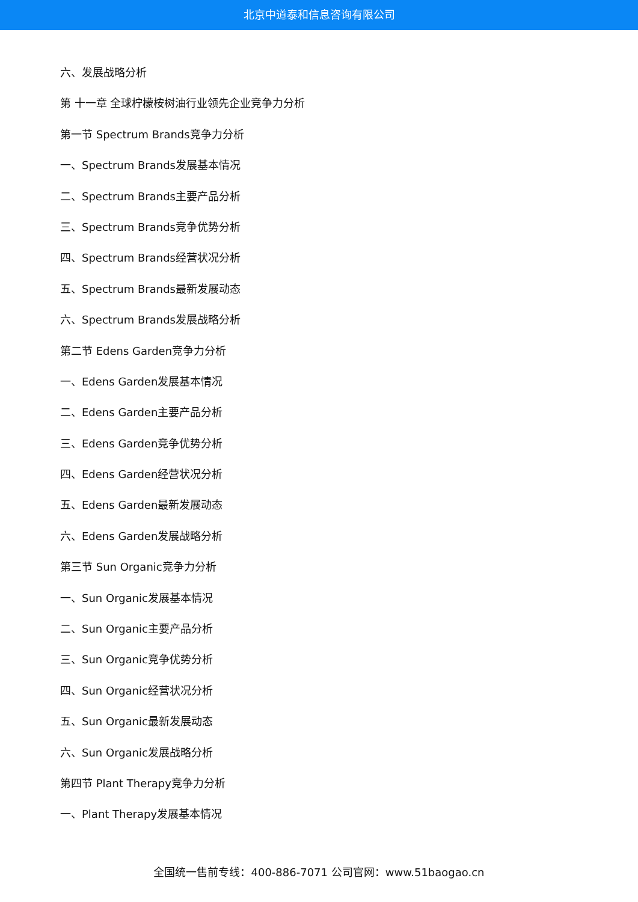北京中道泰和信息咨询有限公司
六、发展战略分析
第 十一章 全球柠檬桉树油行业领先企业竞争力分析
第一节 Spectrum Brands竞争力分析
一、Spectrum Brands发展基本情况
二、Spectrum Brands主要产品分析
三、Spectrum Brands竞争优势分析
四、Spectrum Brands经营状况分析
五、Spectrum Brands最新发展动态
六、Spectrum Brands发展战略分析
第二节 Edens Garden竞争力分析
一、Edens Garden发展基本情况
二、Edens Garden主要产品分析
三、Edens Garden竞争优势分析
四、Edens Garden经营状况分析
五、Edens Garden最新发展动态
六、Edens Garden发展战略分析
第三节 Sun Organic竞争力分析
一、Sun Organic发展基本情况
二、Sun Organic主要产品分析
三、Sun Organic竞争优势分析
四、Sun Organic经营状况分析
五、Sun Organic最新发展动态
六、Sun Organic发展战略分析
第四节 Plant Therapy竞争力分析
一、Plant Therapy发展基本情况
全国统一售前专线：400-886-7071 公司官网：www.51baogao.cn